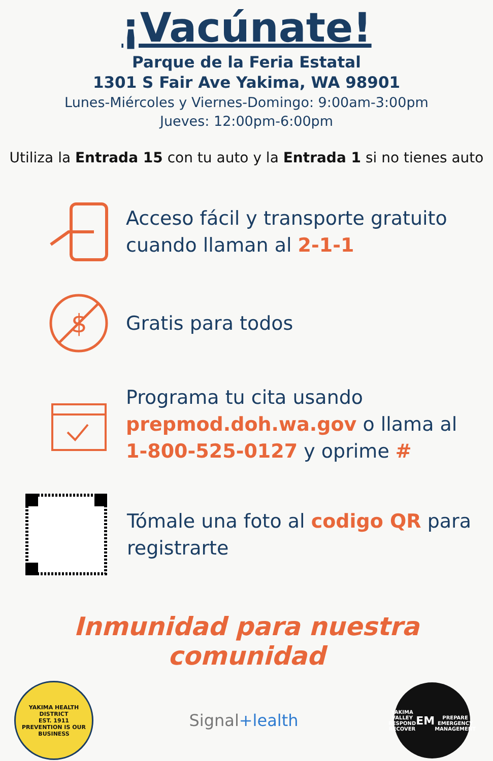¡Vacúnate!
Parque de la Feria Estatal
1301 S Fair Ave Yakima, WA 98901
Lunes-Miércoles y Viernes-Domingo: 9:00am-3:00pm
Jueves: 12:00pm-6:00pm
Utiliza la Entrada 15 con tu auto y la Entrada 1 si no tienes auto
Acceso fácil y transporte gratuito
cuando llaman al 2-1-1
$
Gratis para todos
Programa tu cita usando
prepmod.doh.wa.gov o llama al
1-800-525-0127 y oprime #
Tómale una foto al codigo QR para
registrarte
Inmunidad para nuestra comunidad
YAKIMA HEALTH DISTRICT
EST. 1911
PREVENTION IS OUR BUSINESS
Signal+lealth
YAKIMA VALLEY
RESPOND RECOVER
EM
PREPARE
EMERGENCY MANAGEMENT